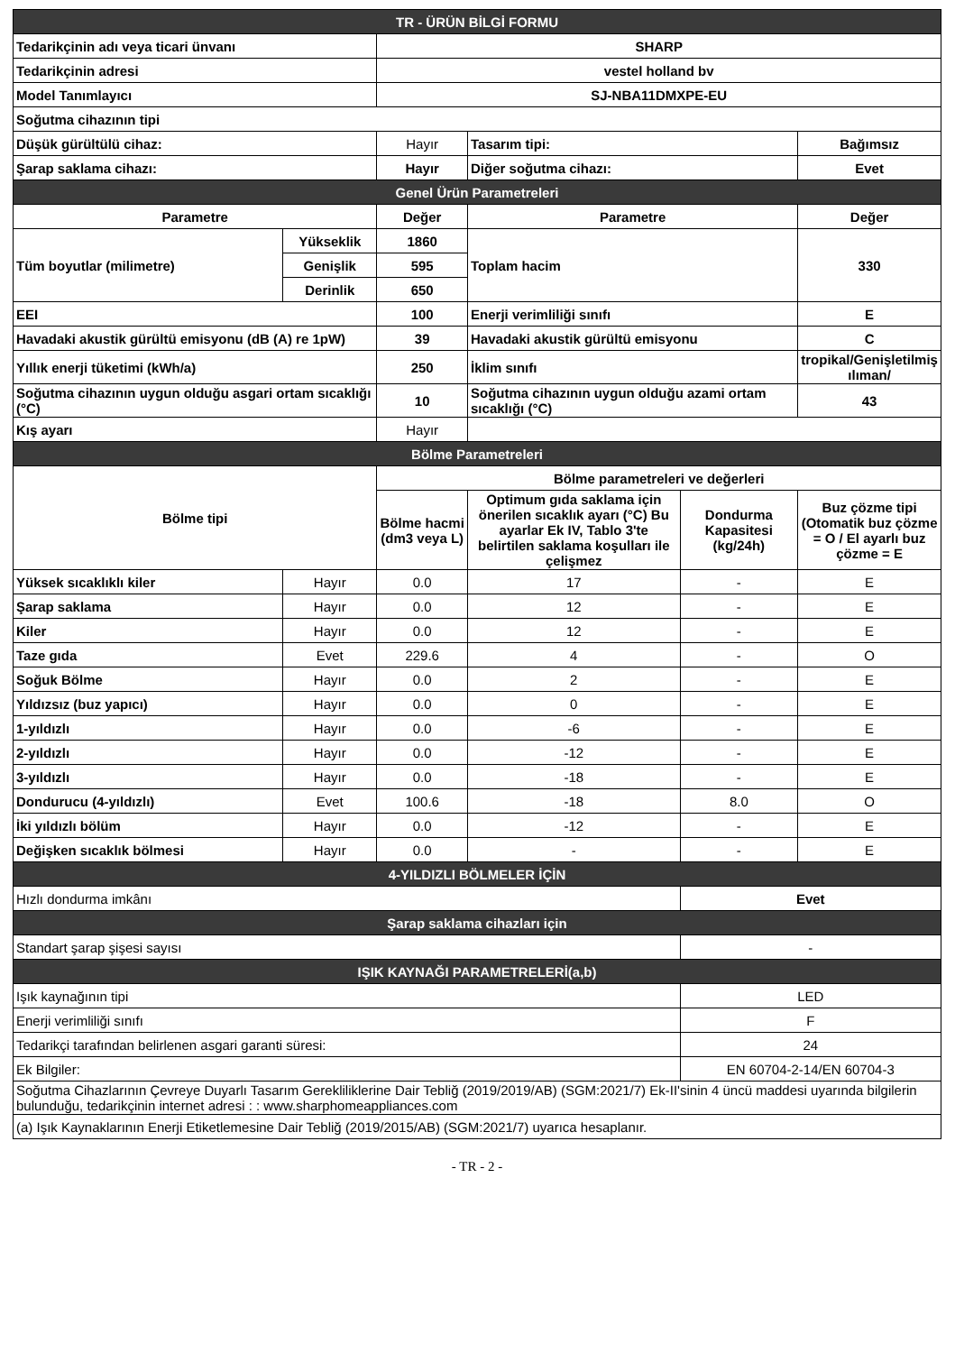| TR - ÜRÜN BİLGİ FORMU | | | | | |
| Tedarikçinin adı veya ticari ünvanı | | SHARP | | | |
| Tedarikçinin adresi | | vestel holland bv | | | |
| Model Tanımlayıcı | | SJ-NBA11DMXPE-EU | | | |
| Soğutma cihazının tipi | | | | | |
| Düşük gürültülü cihaz: | | Hayır | Tasarım tipi: | | Bağımsız |
| Şarap saklama cihazı: | | Hayır | Diğer soğutma cihazı: | | Evet |
| Genel Ürün Parametreleri | | | | | |
| Parametre | | Değer | Parametre | | Değer |
| Tüm boyutlar (milimetre) | Yükseklik | 1860 | Toplam hacim | | 330 |
| | Genişlik | 595 | | | |
| | Derinlik | 650 | | | |
| EEI | | 100 | Enerji verimliliği sınıfı | | E |
| Havadaki akustik gürültü emisyonu (dB (A) re 1pW) | | 39 | Havadaki akustik gürültü emisyonu | | C |
| Yıllık enerji tüketimi (kWh/a) | | 250 | İklim sınıfı | | tropikal/Genişletilmiş ılıman/ |
| Soğutma cihazının uygun olduğu asgari ortam sıcaklığı (°C) | | 10 | Soğutma cihazının uygun olduğu azami ortam sıcaklığı (°C) | | 43 |
| Kış ayarı | | Hayır | | | |
| Bölme Parametreleri | | | | | |
| Bölme tipi | | Bölme parametreleri ve değerleri | | | |
| | | Bölme hacmi (dm3 veya L) | Optimum gıda saklama için önerilen sıcaklık ayarı (°C) Bu ayarlar Ek IV, Tablo 3'te belirtilen saklama koşulları ile çelişmez | Dondurma Kapasitesi (kg/24h) | Buz çözme tipi (Otomatik buz çözme = O / El ayarlı buz çözme = E |
| Yüksek sıcaklıklı kiler | Hayır | 0.0 | 17 | - | E |
| Şarap saklama | Hayır | 0.0 | 12 | - | E |
| Kiler | Hayır | 0.0 | 12 | - | E |
| Taze gıda | Evet | 229.6 | 4 | - | O |
| Soğuk Bölme | Hayır | 0.0 | 2 | - | E |
| Yıldızsız (buz yapıcı) | Hayır | 0.0 | 0 | - | E |
| 1-yıldızlı | Hayır | 0.0 | -6 | - | E |
| 2-yıldızlı | Hayır | 0.0 | -12 | - | E |
| 3-yıldızlı | Hayır | 0.0 | -18 | - | E |
| Dondurucu (4-yıldızlı) | Evet | 100.6 | -18 | 8.0 | O |
| İki yıldızlı bölüm | Hayır | 0.0 | -12 | - | E |
| Değişken sıcaklık bölmesi | Hayır | 0.0 | - | - | E |
| 4-YILDIZLI BÖLMELER İÇİN | | | | | |
| Hızlı dondurma imkânı | | | | Evet | |
| Şarap saklama cihazları için | | | | | |
| Standart şarap şişesi sayısı | | | | - | |
| IŞIK KAYNAĞI PARAMETRELERİ(a,b) | | | | | |
| Işık kaynağının tipi | | | | LED | |
| Enerji verimliliği sınıfı | | | | F | |
| Tedarikçi tarafından belirlenen asgari garanti süresi: | | | | 24 | |
| Ek Bilgiler: | | | | EN 60704-2-14/EN 60704-3 | |
| Soğutma Cihazlarının Çevreye Duyarlı Tasarım Gerekliliklerine Dair Tebliğ (2019/2019/AB) (SGM:2021/7) Ek-II'sinin 4 üncü maddesi uyarında bilgilerin bulunduğu, tedarikçinin internet adresi : : www.sharphomeappliances.com | | | | | |
| (a) Işık Kaynaklarının Enerji Etiketlemesine Dair Tebliğ (2019/2015/AB) (SGM:2021/7) uyarıca hesaplanır. | | | | | |
- TR - 2 -